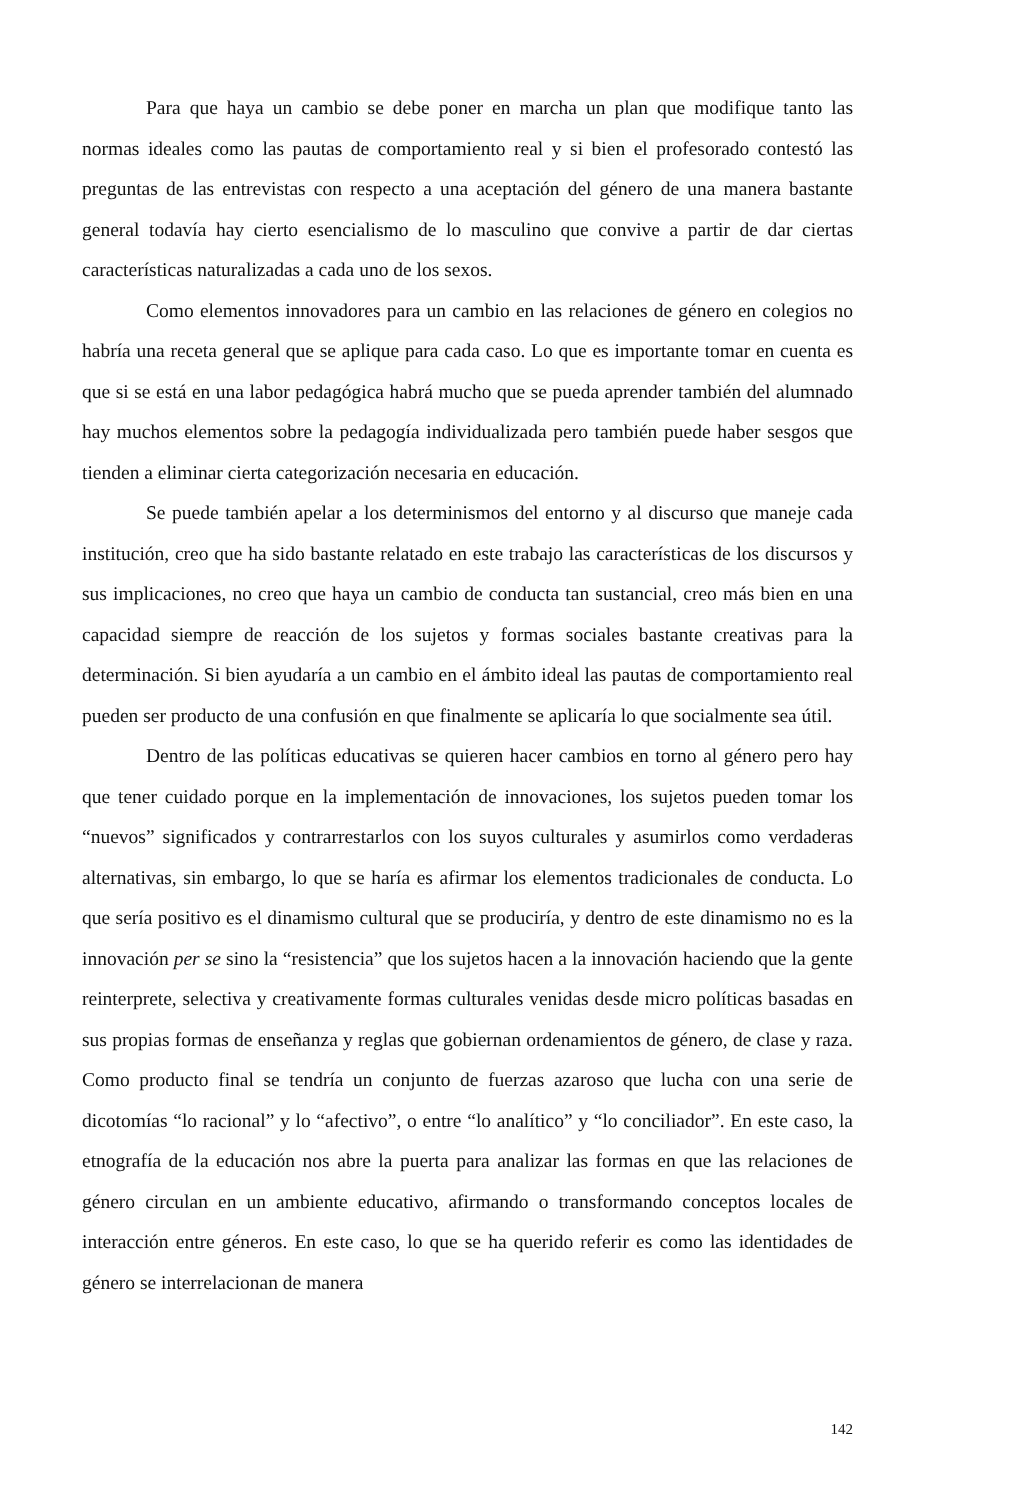Para que haya un cambio se debe poner en marcha un plan que modifique tanto las normas ideales como las pautas de comportamiento real y si bien el profesorado contestó las preguntas de las entrevistas con respecto a una aceptación del género de una manera bastante general todavía hay cierto esencialismo de lo masculino que convive a partir de dar ciertas características naturalizadas a cada uno de los sexos.
Como elementos innovadores para un cambio en las relaciones de género en colegios no habría una receta general que se aplique para cada caso. Lo que es importante tomar en cuenta es que si se está en una labor pedagógica habrá mucho que se pueda aprender también del alumnado hay muchos elementos sobre la pedagogía individualizada pero también puede haber sesgos que tienden a eliminar cierta categorización necesaria en educación.
Se puede también apelar a los determinismos del entorno y al discurso que maneje cada institución, creo que ha sido bastante relatado en este trabajo las características de los discursos y sus implicaciones, no creo que haya un cambio de conducta tan sustancial, creo más bien en una capacidad siempre de reacción de los sujetos y formas sociales bastante creativas para la determinación. Si bien ayudaría a un cambio en el ámbito ideal las pautas de comportamiento real pueden ser producto de una confusión en que finalmente se aplicaría lo que socialmente sea útil.
Dentro de las políticas educativas se quieren hacer cambios en torno al género pero hay que tener cuidado porque en la implementación de innovaciones, los sujetos pueden tomar los “nuevos” significados y contrarrestarlos con los suyos culturales y asumirlos como verdaderas alternativas, sin embargo, lo que se haría es afirmar los elementos tradicionales de conducta. Lo que sería positivo es el dinamismo cultural que se produciría, y dentro de este dinamismo no es la innovación per se sino la “resistencia” que los sujetos hacen a la innovación haciendo que la gente reinterprete, selectiva y creativamente formas culturales venidas desde micro políticas basadas en sus propias formas de enseñanza y reglas que gobiernan ordenamientos de género, de clase y raza. Como producto final se tendría un conjunto de fuerzas azaroso que lucha con una serie de dicotomías “lo racional” y lo “afectivo”, o entre “lo analítico” y “lo conciliador”. En este caso, la etnografía de la educación nos abre la puerta para analizar las formas en que las relaciones de género circulan en un ambiente educativo, afirmando o transformando conceptos locales de interacción entre géneros. En este caso, lo que se ha querido referir es como las identidades de género se interrelacionan de manera
142